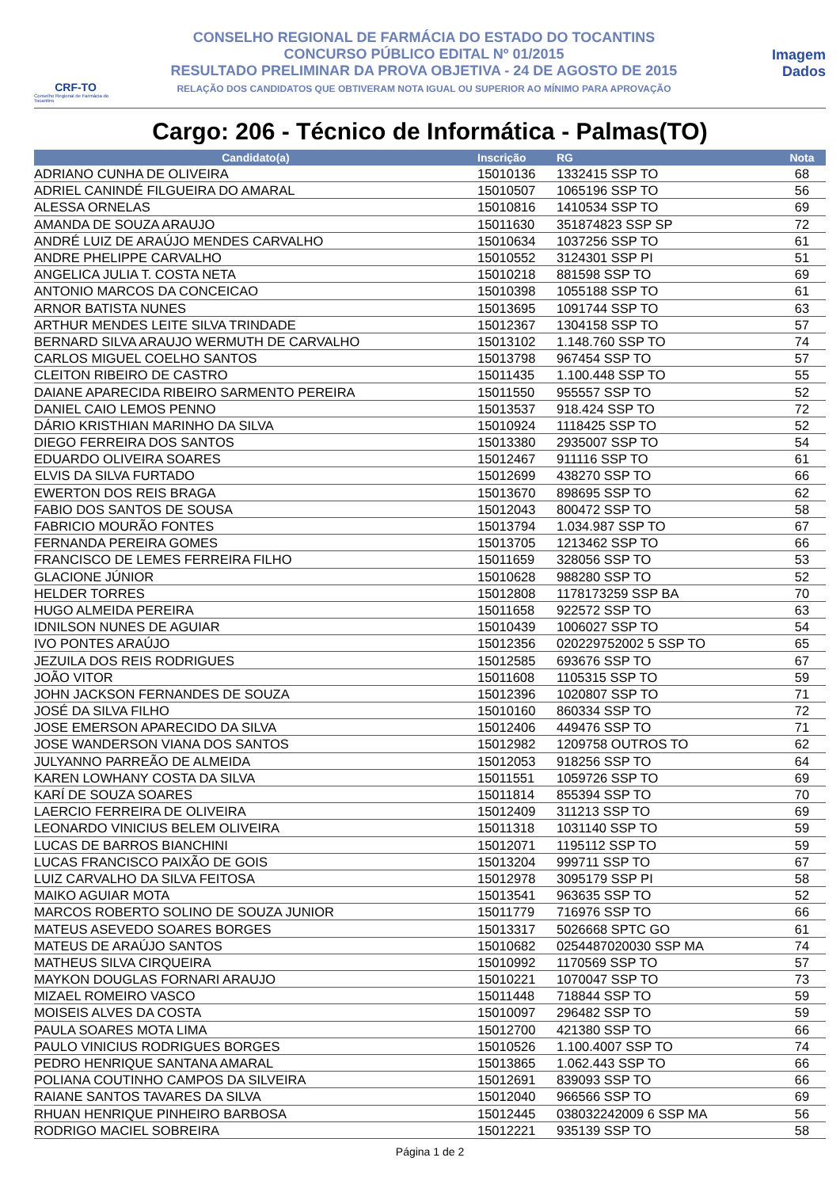CRF-TO
Conselho Regional de Farmácia do Tocantins
CONSELHO REGIONAL DE FARMÁCIA DO ESTADO DO TOCANTINS
CONCURSO PÚBLICO EDITAL Nº 01/2015
RESULTADO PRELIMINAR DA PROVA OBJETIVA - 24 DE AGOSTO DE 2015
RELAÇÃO DOS CANDIDATOS QUE OBTIVERAM NOTA IGUAL OU SUPERIOR AO MÍNIMO PARA APROVAÇÃO
Imagem
Dados
Cargo: 206 - Técnico de Informática - Palmas(TO)
| Candidato(a) | Inscrição | RG | Nota |
| --- | --- | --- | --- |
| ADRIANO CUNHA DE OLIVEIRA | 15010136 | 1332415 SSP TO | 68 |
| ADRIEL CANINDÉ FILGUEIRA DO AMARAL | 15010507 | 1065196 SSP TO | 56 |
| ALESSA ORNELAS | 15010816 | 1410534 SSP TO | 69 |
| AMANDA DE SOUZA ARAUJO | 15011630 | 351874823 SSP SP | 72 |
| ANDRÉ LUIZ DE ARAÚJO MENDES CARVALHO | 15010634 | 1037256 SSP TO | 61 |
| ANDRE PHELIPPE CARVALHO | 15010552 | 3124301 SSP PI | 51 |
| ANGELICA JULIA T. COSTA NETA | 15010218 | 881598 SSP TO | 69 |
| ANTONIO MARCOS DA CONCEICAO | 15010398 | 1055188 SSP TO | 61 |
| ARNOR BATISTA NUNES | 15013695 | 1091744 SSP TO | 63 |
| ARTHUR MENDES LEITE SILVA TRINDADE | 15012367 | 1304158 SSP TO | 57 |
| BERNARD SILVA ARAUJO WERMUTH DE CARVALHO | 15013102 | 1.148.760 SSP TO | 74 |
| CARLOS MIGUEL COELHO SANTOS | 15013798 | 967454 SSP TO | 57 |
| CLEITON RIBEIRO DE CASTRO | 15011435 | 1.100.448 SSP TO | 55 |
| DAIANE APARECIDA RIBEIRO SARMENTO PEREIRA | 15011550 | 955557 SSP TO | 52 |
| DANIEL CAIO LEMOS PENNO | 15013537 | 918.424 SSP TO | 72 |
| DÁRIO KRISTHIAN MARINHO DA SILVA | 15010924 | 1118425 SSP TO | 52 |
| DIEGO FERREIRA DOS SANTOS | 15013380 | 2935007 SSP TO | 54 |
| EDUARDO OLIVEIRA SOARES | 15012467 | 911116 SSP TO | 61 |
| ELVIS DA SILVA FURTADO | 15012699 | 438270 SSP TO | 66 |
| EWERTON DOS REIS BRAGA | 15013670 | 898695 SSP TO | 62 |
| FABIO DOS SANTOS DE SOUSA | 15012043 | 800472 SSP TO | 58 |
| FABRICIO MOURÃO FONTES | 15013794 | 1.034.987 SSP TO | 67 |
| FERNANDA PEREIRA GOMES | 15013705 | 1213462 SSP TO | 66 |
| FRANCISCO DE LEMES FERREIRA FILHO | 15011659 | 328056 SSP TO | 53 |
| GLACIONE JÚNIOR | 15010628 | 988280 SSP TO | 52 |
| HELDER TORRES | 15012808 | 1178173259 SSP BA | 70 |
| HUGO ALMEIDA PEREIRA | 15011658 | 922572 SSP TO | 63 |
| IDNILSON NUNES DE AGUIAR | 15010439 | 1006027 SSP TO | 54 |
| IVO PONTES ARAÚJO | 15012356 | 020229752002 5 SSP TO | 65 |
| JEZUILA DOS REIS RODRIGUES | 15012585 | 693676 SSP TO | 67 |
| JOÃO VITOR | 15011608 | 1105315 SSP TO | 59 |
| JOHN JACKSON FERNANDES DE SOUZA | 15012396 | 1020807 SSP TO | 71 |
| JOSÉ DA SILVA FILHO | 15010160 | 860334 SSP TO | 72 |
| JOSE EMERSON APARECIDO DA SILVA | 15012406 | 449476 SSP TO | 71 |
| JOSE WANDERSON VIANA DOS SANTOS | 15012982 | 1209758 OUTROS TO | 62 |
| JULYANNO PARREÃO DE ALMEIDA | 15012053 | 918256 SSP TO | 64 |
| KAREN LOWHANY COSTA DA SILVA | 15011551 | 1059726 SSP TO | 69 |
| KARÍ DE SOUZA SOARES | 15011814 | 855394 SSP TO | 70 |
| LAERCIO FERREIRA DE OLIVEIRA | 15012409 | 311213 SSP TO | 69 |
| LEONARDO VINICIUS BELEM OLIVEIRA | 15011318 | 1031140 SSP TO | 59 |
| LUCAS DE BARROS BIANCHINI | 15012071 | 1195112 SSP TO | 59 |
| LUCAS FRANCISCO PAIXÃO DE GOIS | 15013204 | 999711 SSP TO | 67 |
| LUIZ CARVALHO DA SILVA FEITOSA | 15012978 | 3095179 SSP PI | 58 |
| MAIKO AGUIAR MOTA | 15013541 | 963635 SSP TO | 52 |
| MARCOS ROBERTO SOLINO DE SOUZA JUNIOR | 15011779 | 716976 SSP TO | 66 |
| MATEUS ASEVEDO SOARES BORGES | 15013317 | 5026668 SPTC GO | 61 |
| MATEUS DE ARAÚJO SANTOS | 15010682 | 0254487020030 SSP MA | 74 |
| MATHEUS SILVA CIRQUEIRA | 15010992 | 1170569 SSP TO | 57 |
| MAYKON DOUGLAS FORNARI ARAUJO | 15010221 | 1070047 SSP TO | 73 |
| MIZAEL ROMEIRO VASCO | 15011448 | 718844 SSP TO | 59 |
| MOISEIS ALVES DA COSTA | 15010097 | 296482 SSP TO | 59 |
| PAULA SOARES MOTA LIMA | 15012700 | 421380 SSP TO | 66 |
| PAULO VINICIUS RODRIGUES BORGES | 15010526 | 1.100.4007 SSP TO | 74 |
| PEDRO HENRIQUE SANTANA AMARAL | 15013865 | 1.062.443 SSP TO | 66 |
| POLIANA COUTINHO CAMPOS DA SILVEIRA | 15012691 | 839093 SSP TO | 66 |
| RAIANE SANTOS TAVARES DA SILVA | 15012040 | 966566 SSP TO | 69 |
| RHUAN HENRIQUE PINHEIRO BARBOSA | 15012445 | 038032242009 6 SSP MA | 56 |
| RODRIGO MACIEL SOBREIRA | 15012221 | 935139 SSP TO | 58 |
Página 1 de 2